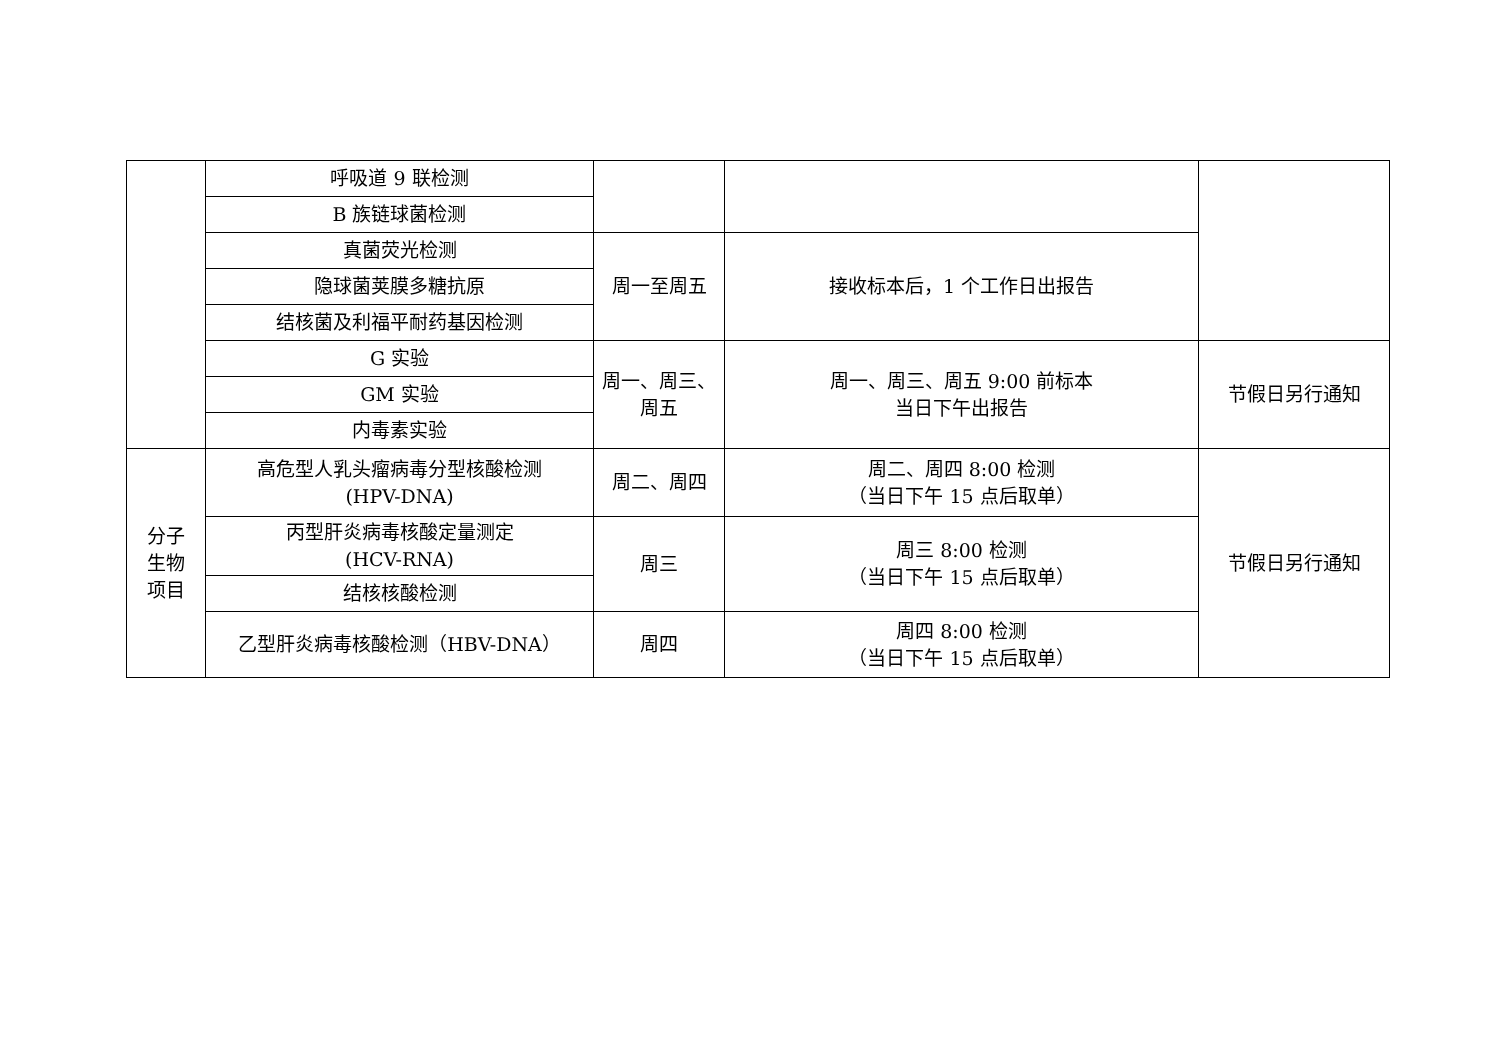| | 呼吸道 9 联检测 | | | |
| | B 族链球菌检测 | | | |
| | 真菌荧光检测 | 周一至周五 | 接收标本后，1 个工作日出报告 | |
| | 隐球菌荚膜多糖抗原 | | | |
| | 结核菌及利福平耐药基因检测 | | | |
| | G 实验 | 周一、周三、 周五 | 周一、周三、周五 9:00 前标本 当日下午出报告 | 节假日另行通知 |
| | GM 实验 | | | |
| | 内毒素实验 | | | |
| 分子 生物 项目 | 高危型人乳头瘤病毒分型核酸检测 (HPV-DNA) | 周二、周四 | 周二、周四 8:00 检测 （当日下午 15 点后取单） | 节假日另行通知 |
| | 丙型肝炎病毒核酸定量测定 (HCV-RNA) | 周三 | 周三 8:00 检测 （当日下午 15 点后取单） | |
| | 结核核酸检测 | | | |
| | 乙型肝炎病毒核酸检测（HBV-DNA） | 周四 | 周四 8:00 检测 （当日下午 15 点后取单） | |